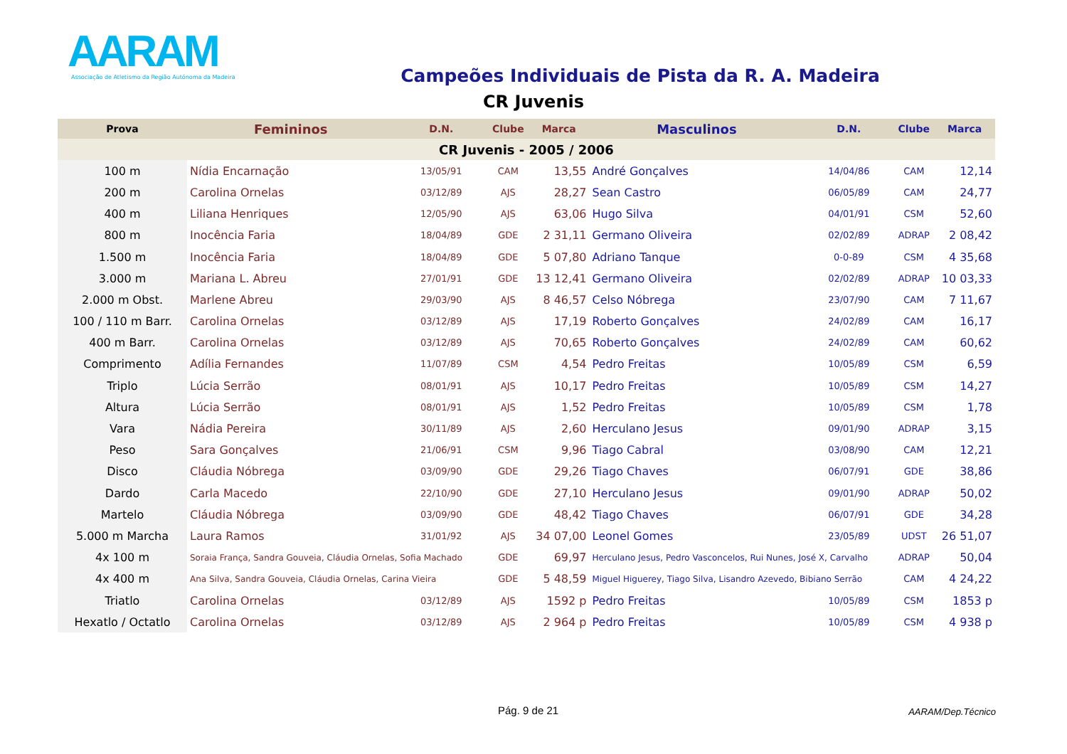AARAM
Associação de Atletismo da Região Autónoma da Madeira
Campeões Individuais de Pista da R. A. Madeira
CR Juvenis
| Prova | Femininos | D.N. | Clube | Marca | Masculinos | D.N. | Clube | Marca |
| --- | --- | --- | --- | --- | --- | --- | --- | --- |
| CR Juvenis - 2005 / 2006 | | | | | | | | |
| 100 m | Nídia Encarnação | 13/05/91 | CAM | 13,55 | André Gonçalves | 14/04/86 | CAM | 12,14 |
| 200 m | Carolina Ornelas | 03/12/89 | AJS | 28,27 | Sean Castro | 06/05/89 | CAM | 24,77 |
| 400 m | Liliana Henriques | 12/05/90 | AJS | 63,06 | Hugo Silva | 04/01/91 | CSM | 52,60 |
| 800 m | Inocência Faria | 18/04/89 | GDE | 2 31,11 | Germano Oliveira | 02/02/89 | ADRAP | 2 08,42 |
| 1.500 m | Inocência Faria | 18/04/89 | GDE | 5 07,80 | Adriano Tanque | 0-0-89 | CSM | 4 35,68 |
| 3.000 m | Mariana L. Abreu | 27/01/91 | GDE | 13 12,41 | Germano Oliveira | 02/02/89 | ADRAP | 10 03,33 |
| 2.000 m Obst. | Marlene Abreu | 29/03/90 | AJS | 8 46,57 | Celso Nóbrega | 23/07/90 | CAM | 7 11,67 |
| 100 / 110 m Barr. | Carolina Ornelas | 03/12/89 | AJS | 17,19 | Roberto Gonçalves | 24/02/89 | CAM | 16,17 |
| 400 m Barr. | Carolina Ornelas | 03/12/89 | AJS | 70,65 | Roberto Gonçalves | 24/02/89 | CAM | 60,62 |
| Comprimento | Adília Fernandes | 11/07/89 | CSM | 4,54 | Pedro Freitas | 10/05/89 | CSM | 6,59 |
| Triplo | Lúcia Serrão | 08/01/91 | AJS | 10,17 | Pedro Freitas | 10/05/89 | CSM | 14,27 |
| Altura | Lúcia Serrão | 08/01/91 | AJS | 1,52 | Pedro Freitas | 10/05/89 | CSM | 1,78 |
| Vara | Nádia Pereira | 30/11/89 | AJS | 2,60 | Herculano Jesus | 09/01/90 | ADRAP | 3,15 |
| Peso | Sara Gonçalves | 21/06/91 | CSM | 9,96 | Tiago Cabral | 03/08/90 | CAM | 12,21 |
| Disco | Cláudia Nóbrega | 03/09/90 | GDE | 29,26 | Tiago Chaves | 06/07/91 | GDE | 38,86 |
| Dardo | Carla Macedo | 22/10/90 | GDE | 27,10 | Herculano Jesus | 09/01/90 | ADRAP | 50,02 |
| Martelo | Cláudia Nóbrega | 03/09/90 | GDE | 48,42 | Tiago Chaves | 06/07/91 | GDE | 34,28 |
| 5.000 m Marcha | Laura Ramos | 31/01/92 | AJS | 34 07,00 | Leonel Gomes | 23/05/89 | UDST | 26 51,07 |
| 4x 100 m | Soraia França, Sandra Gouveia, Cláudia Ornelas, Sofia Machado | | GDE | 69,97 | Herculano Jesus, Pedro Vasconcelos, Rui Nunes, José X, Carvalho | | ADRAP | 50,04 |
| 4x 400 m | Ana Silva, Sandra Gouveia, Cláudia Ornelas, Carina Vieira | | GDE | 5 48,59 | Miguel Higuerey, Tiago Silva, Lisandro Azevedo, Bibiano Serrão | | CAM | 4 24,22 |
| Triatlo | Carolina Ornelas | 03/12/89 | AJS | 1592 p | Pedro Freitas | 10/05/89 | CSM | 1853 p |
| Hexatlo / Octatlo | Carolina Ornelas | 03/12/89 | AJS | 2 964 p | Pedro Freitas | 10/05/89 | CSM | 4 938 p |
Pág. 9 de 21 AARAM/Dep.Técnico